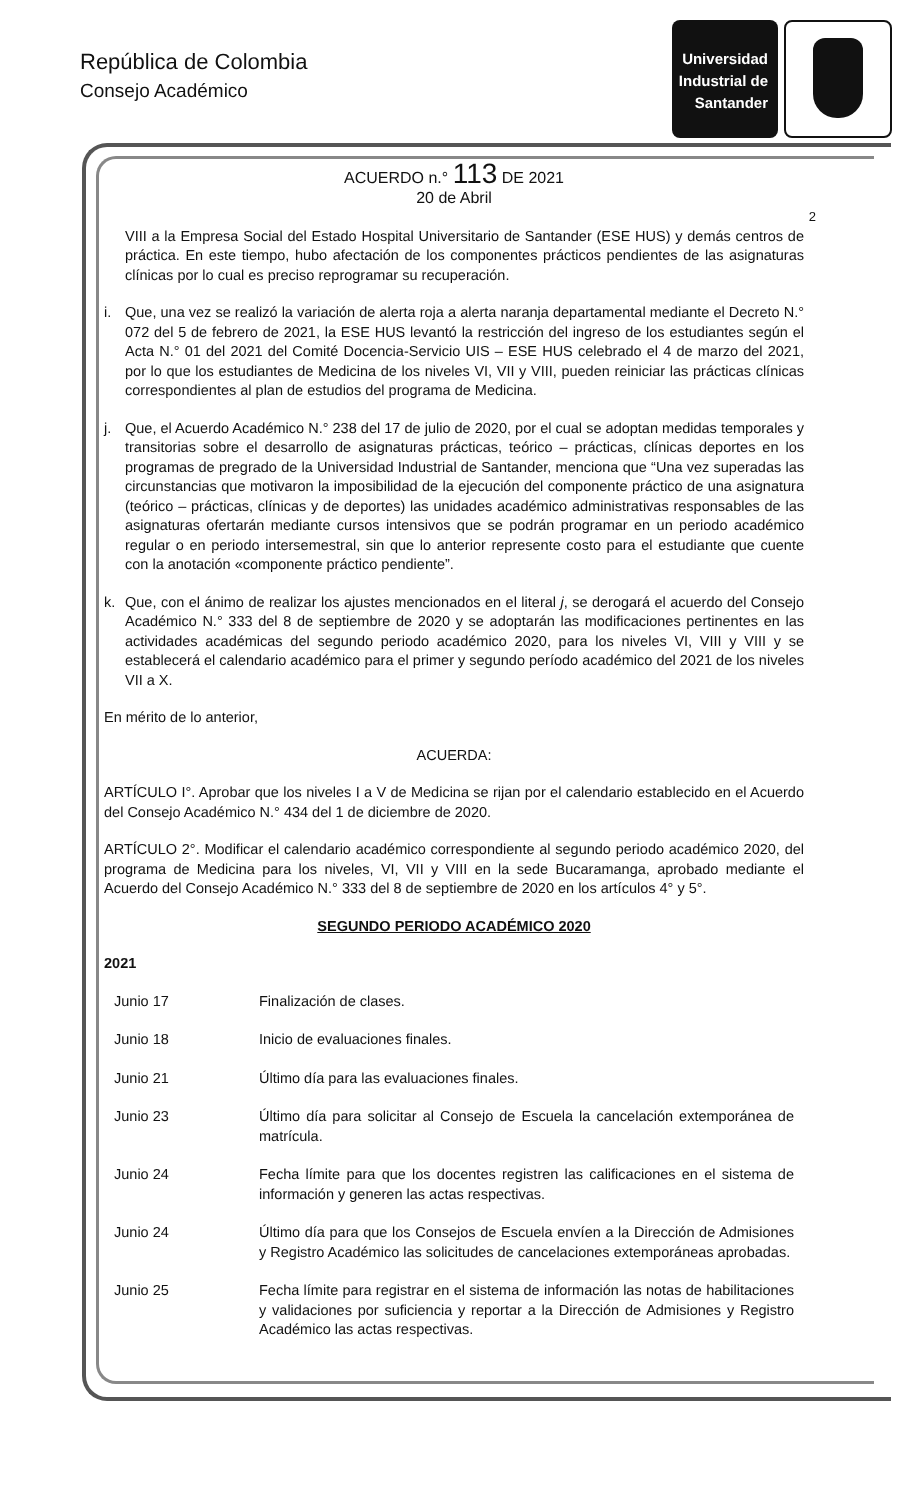República de Colombia
Consejo Académico
Universidad
Industrial de
Santander
ACUERDO n.° 113 DE 2021
20 de Abril
2
VIII a la Empresa Social del Estado Hospital Universitario de Santander (ESE HUS) y demás centros de práctica. En este tiempo, hubo afectación de los componentes prácticos pendientes de las asignaturas clínicas por lo cual es preciso reprogramar su recuperación.
i. Que, una vez se realizó la variación de alerta roja a alerta naranja departamental mediante el Decreto N.° 072 del 5 de febrero de 2021, la ESE HUS levantó la restricción del ingreso de los estudiantes según el Acta N.° 01 del 2021 del Comité Docencia-Servicio UIS – ESE HUS celebrado el 4 de marzo del 2021, por lo que los estudiantes de Medicina de los niveles VI, VII y VIII, pueden reiniciar las prácticas clínicas correspondientes al plan de estudios del programa de Medicina.
j. Que, el Acuerdo Académico N.° 238 del 17 de julio de 2020, por el cual se adoptan medidas temporales y transitorias sobre el desarrollo de asignaturas prácticas, teórico – prácticas, clínicas deportes en los programas de pregrado de la Universidad Industrial de Santander, menciona que “Una vez superadas las circunstancias que motivaron la imposibilidad de la ejecución del componente práctico de una asignatura (teórico – prácticas, clínicas y de deportes) las unidades académico administrativas responsables de las asignaturas ofertarán mediante cursos intensivos que se podrán programar en un periodo académico regular o en periodo intersemestral, sin que lo anterior represente costo para el estudiante que cuente con la anotación «componente práctico pendiente”.
k. Que, con el ánimo de realizar los ajustes mencionados en el literal j, se derogará el acuerdo del Consejo Académico N.° 333 del 8 de septiembre de 2020 y se adoptarán las modificaciones pertinentes en las actividades académicas del segundo periodo académico 2020, para los niveles VI, VIII y VIII y se establecerá el calendario académico para el primer y segundo período académico del 2021 de los niveles VII a X.
En mérito de lo anterior,
ACUERDA:
ARTÍCULO I°. Aprobar que los niveles I a V de Medicina se rijan por el calendario establecido en el Acuerdo del Consejo Académico N.° 434 del 1 de diciembre de 2020.
ARTÍCULO 2°. Modificar el calendario académico correspondiente al segundo periodo académico 2020, del programa de Medicina para los niveles, VI, VII y VIII en la sede Bucaramanga, aprobado mediante el Acuerdo del Consejo Académico N.° 333 del 8 de septiembre de 2020 en los artículos 4° y 5°.
SEGUNDO PERIODO ACADÉMICO 2020
2021
| Junio 17 | Finalización de clases. |
| Junio 18 | Inicio de evaluaciones finales. |
| Junio 21 | Último día para las evaluaciones finales. |
| Junio 23 | Último día para solicitar al Consejo de Escuela la cancelación extemporánea de matrícula. |
| Junio 24 | Fecha límite para que los docentes registren las calificaciones en el sistema de información y generen las actas respectivas. |
| Junio 24 | Último día para que los Consejos de Escuela envíen a la Dirección de Admisiones y Registro Académico las solicitudes de cancelaciones extemporáneas aprobadas. |
| Junio 25 | Fecha límite para registrar en el sistema de información las notas de habilitaciones y validaciones por suficiencia y reportar a la Dirección de Admisiones y Registro Académico las actas respectivas. |